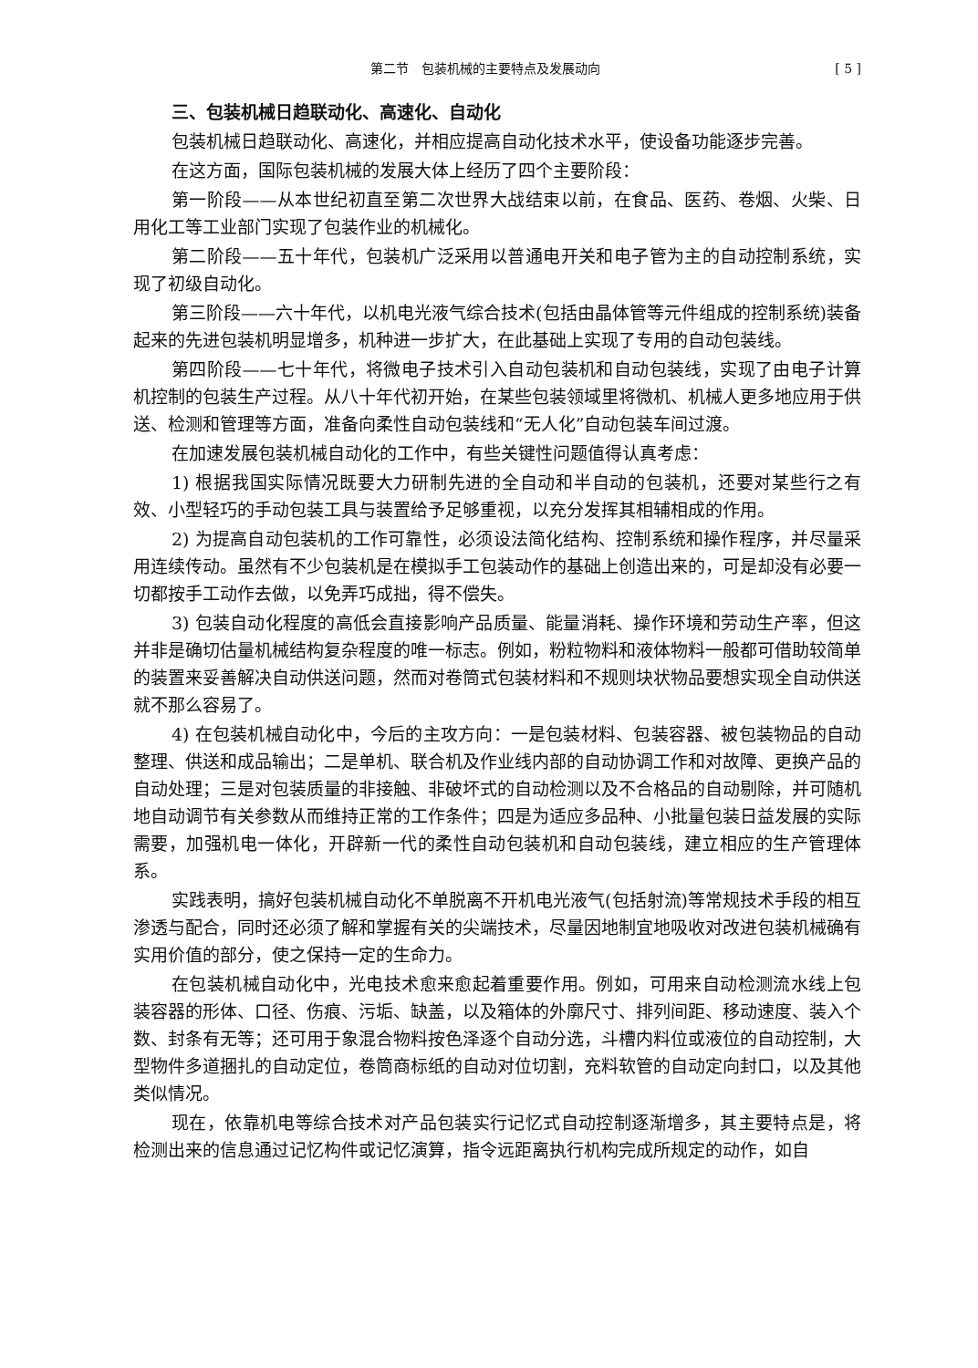第二节　包装机械的主要特点及发展动向 [ 5 ]
三、包装机械日趋联动化、高速化、自动化
包装机械日趋联动化、高速化，并相应提高自动化技术水平，使设备功能逐步完善。
在这方面，国际包装机械的发展大体上经历了四个主要阶段：
第一阶段——从本世纪初直至第二次世界大战结束以前，在食品、医药、卷烟、火柴、日用化工等工业部门实现了包装作业的机械化。
第二阶段——五十年代，包装机广泛采用以普通电开关和电子管为主的自动控制系统，实现了初级自动化。
第三阶段——六十年代，以机电光液气综合技术(包括由晶体管等元件组成的控制系统)装备起来的先进包装机明显增多，机种进一步扩大，在此基础上实现了专用的自动包装线。
第四阶段——七十年代，将微电子技术引入自动包装机和自动包装线，实现了由电子计算机控制的包装生产过程。从八十年代初开始，在某些包装领域里将微机、机械人更多地应用于供送、检测和管理等方面，准备向柔性自动包装线和“无人化”自动包装车间过渡。
在加速发展包装机械自动化的工作中，有些关键性问题值得认真考虑：
1) 根据我国实际情况既要大力研制先进的全自动和半自动的包装机，还要对某些行之有效、小型轻巧的手动包装工具与装置给予足够重视，以充分发挥其相辅相成的作用。
2) 为提高自动包装机的工作可靠性，必须设法简化结构、控制系统和操作程序，并尽量采用连续传动。虽然有不少包装机是在模拟手工包装动作的基础上创造出来的，可是却没有必要一切都按手工动作去做，以免弄巧成拙，得不偿失。
3) 包装自动化程度的高低会直接影响产品质量、能量消耗、操作环境和劳动生产率，但这并非是确切估量机械结构复杂程度的唯一标志。例如，粉粒物料和液体物料一般都可借助较简单的装置来妥善解决自动供送问题，然而对卷筒式包装材料和不规则块状物品要想实现全自动供送就不那么容易了。
4) 在包装机械自动化中，今后的主攻方向：一是包装材料、包装容器、被包装物品的自动整理、供送和成品输出；二是单机、联合机及作业线内部的自动协调工作和对故障、更换产品的自动处理；三是对包装质量的非接触、非破坏式的自动检测以及不合格品的自动剔除，并可随机地自动调节有关参数从而维持正常的工作条件；四是为适应多品种、小批量包装日益发展的实际需要，加强机电一体化，开辟新一代的柔性自动包装机和自动包装线，建立相应的生产管理体系。
实践表明，搞好包装机械自动化不单脱离不开机电光液气(包括射流)等常规技术手段的相互渗透与配合，同时还必须了解和掌握有关的尖端技术，尽量因地制宜地吸收对改进包装机械确有实用价值的部分，使之保持一定的生命力。
在包装机械自动化中，光电技术愈来愈起着重要作用。例如，可用来自动检测流水线上包装容器的形体、口径、伤痕、污垢、缺盖，以及箱体的外廓尺寸、排列间距、移动速度、装入个数、封条有无等；还可用于象混合物料按色泽逐个自动分选，斗槽内料位或液位的自动控制，大型物件多道捆扎的自动定位，卷筒商标纸的自动对位切割，充料软管的自动定向封口，以及其他类似情况。
现在，依靠机电等综合技术对产品包装实行记忆式自动控制逐渐增多，其主要特点是，将检测出来的信息通过记忆构件或记忆演算，指令远距离执行机构完成所规定的动作，如自